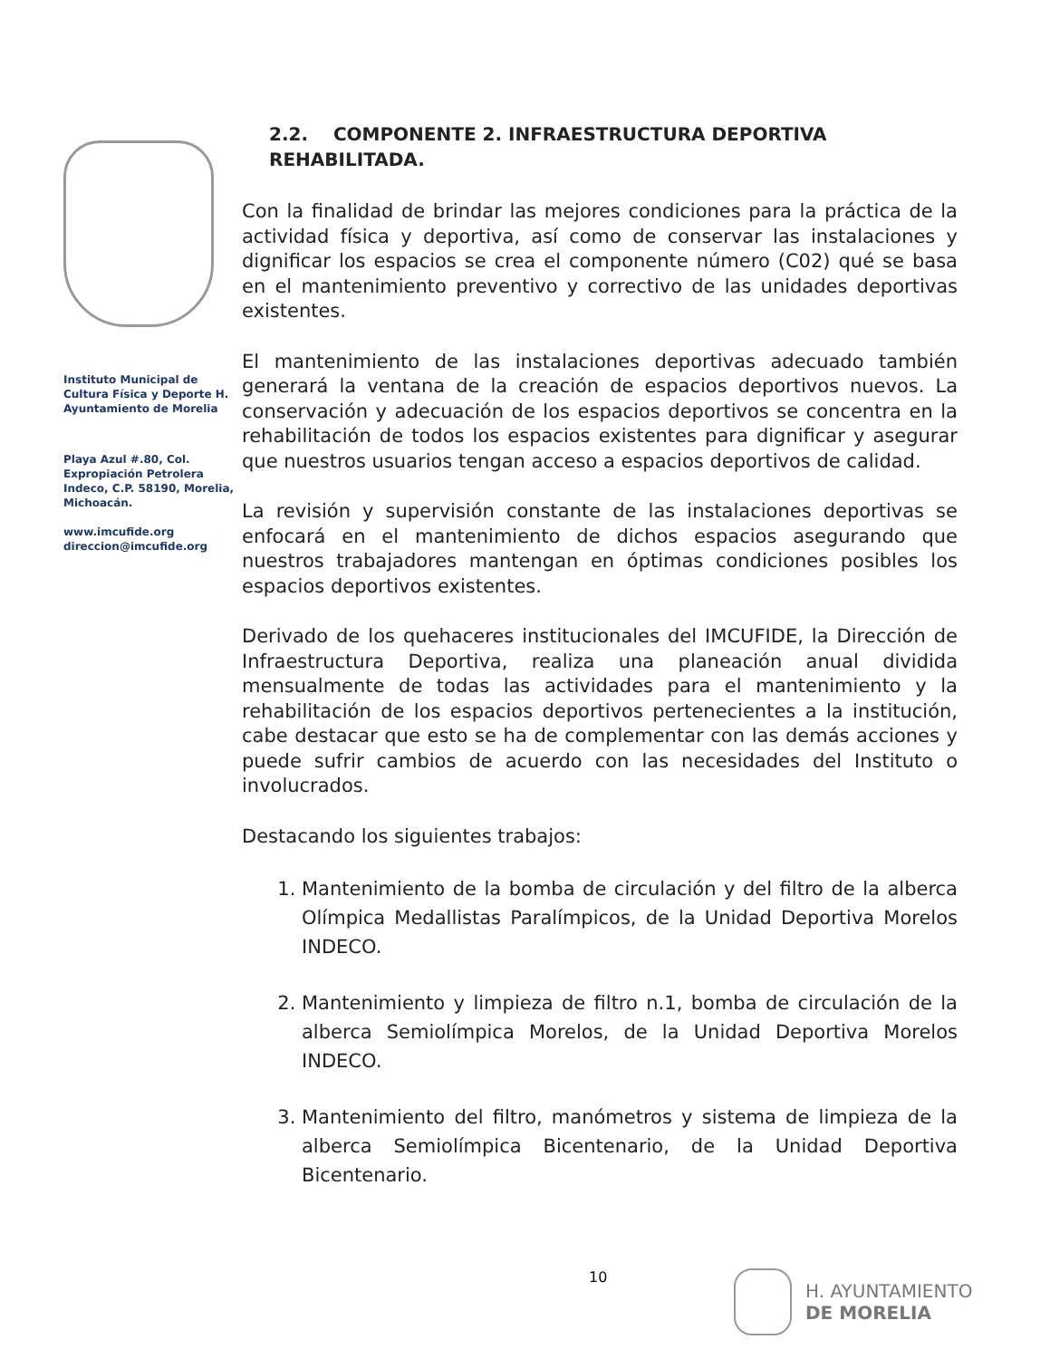Instituto Municipal de Cultura Física y Deporte H. Ayuntamiento de Morelia
Playa Azul #.80, Col. Expropiación Petrolera Indeco, C.P. 58190, Morelia, Michoacán.
www.imcufide.org
direccion@imcufide.org
2.2. COMPONENTE 2. INFRAESTRUCTURA DEPORTIVA REHABILITADA.
Con la finalidad de brindar las mejores condiciones para la práctica de la actividad física y deportiva, así como de conservar las instalaciones y dignificar los espacios se crea el componente número (C02) qué se basa en el mantenimiento preventivo y correctivo de las unidades deportivas existentes.
El mantenimiento de las instalaciones deportivas adecuado también generará la ventana de la creación de espacios deportivos nuevos. La conservación y adecuación de los espacios deportivos se concentra en la rehabilitación de todos los espacios existentes para dignificar y asegurar que nuestros usuarios tengan acceso a espacios deportivos de calidad.
La revisión y supervisión constante de las instalaciones deportivas se enfocará en el mantenimiento de dichos espacios asegurando que nuestros trabajadores mantengan en óptimas condiciones posibles los espacios deportivos existentes.
Derivado de los quehaceres institucionales del IMCUFIDE, la Dirección de Infraestructura Deportiva, realiza una planeación anual dividida mensualmente de todas las actividades para el mantenimiento y la rehabilitación de los espacios deportivos pertenecientes a la institución, cabe destacar que esto se ha de complementar con las demás acciones y puede sufrir cambios de acuerdo con las necesidades del Instituto o involucrados.
Destacando los siguientes trabajos:
1. Mantenimiento de la bomba de circulación y del filtro de la alberca Olímpica Medallistas Paralímpicos, de la Unidad Deportiva Morelos INDECO.
2. Mantenimiento y limpieza de filtro n.1, bomba de circulación de la alberca Semiolímpica Morelos, de la Unidad Deportiva Morelos INDECO.
3. Mantenimiento del filtro, manómetros y sistema de limpieza de la alberca Semiolímpica Bicentenario, de la Unidad Deportiva Bicentenario.
10
H. AYUNTAMIENTO
DE MORELIA